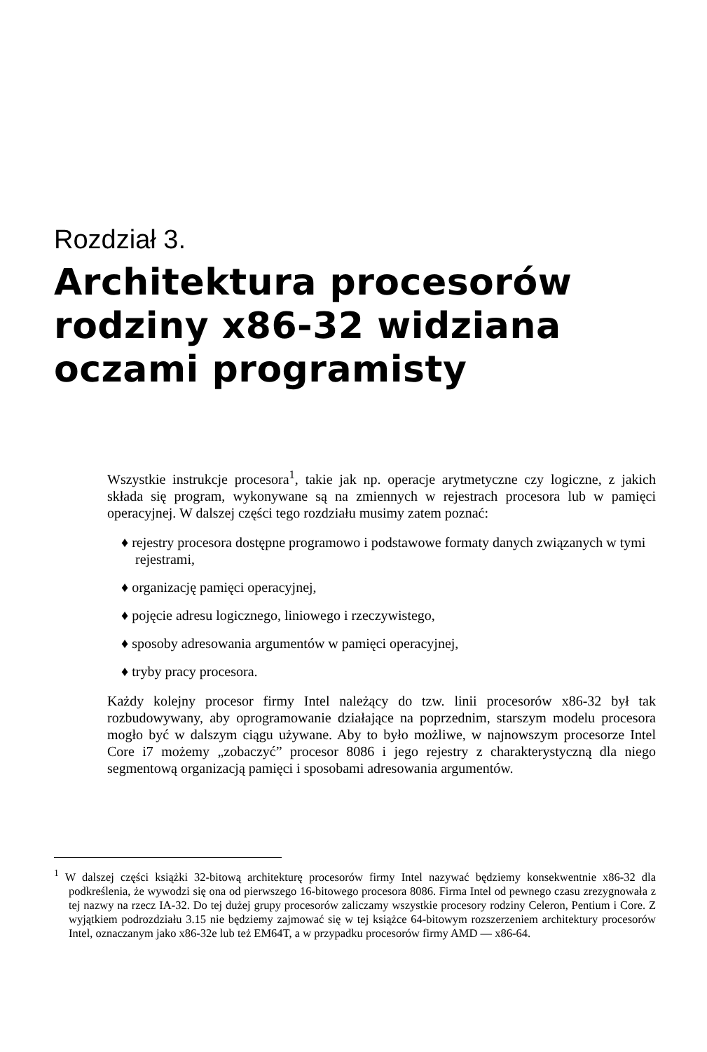Rozdział 3.
Architektura procesorów rodziny x86-32 widziana oczami programisty
Wszystkie instrukcje procesora<sup>1</sup>, takie jak np. operacje arytmetyczne czy logiczne, z jakich składa się program, wykonywane są na zmiennych w rejestrach procesora lub w pamięci operacyjnej. W dalszej części tego rozdziału musimy zatem poznać:
♦ rejestry procesora dostępne programowo i podstawowe formaty danych związanych w tymi rejestrami,
♦ organizację pamięci operacyjnej,
♦ pojęcie adresu logicznego, liniowego i rzeczywistego,
♦ sposoby adresowania argumentów w pamięci operacyjnej,
♦ tryby pracy procesora.
Każdy kolejny procesor firmy Intel należący do tzw. linii procesorów x86-32 był tak rozbudowywany, aby oprogramowanie działające na poprzednim, starszym modelu procesora mogło być w dalszym ciągu używane. Aby to było możliwe, w najnowszym procesorze Intel Core i7 możemy „zobaczyć” procesor 8086 i jego rejestry z charakterystyczną dla niego segmentową organizacją pamięci i sposobami adresowania argumentów.
<sup>1</sup> W dalszej części książki 32-bitową architekturę procesorów firmy Intel nazywać będziemy konsekwentnie x86-32 dla podkreślenia, że wywodzi się ona od pierwszego 16-bitowego procesora 8086. Firma Intel od pewnego czasu zrezygnowała z tej nazwy na rzecz IA-32. Do tej dużej grupy procesorów zaliczamy wszystkie procesory rodziny Celeron, Pentium i Core. Z wyjątkiem podrozdziału 3.15 nie będziemy zajmować się w tej książce 64-bitowym rozszerzeniem architektury procesorów Intel, oznaczanym jako x86-32e lub też EM64T, a w przypadku procesorów firmy AMD — x86-64.